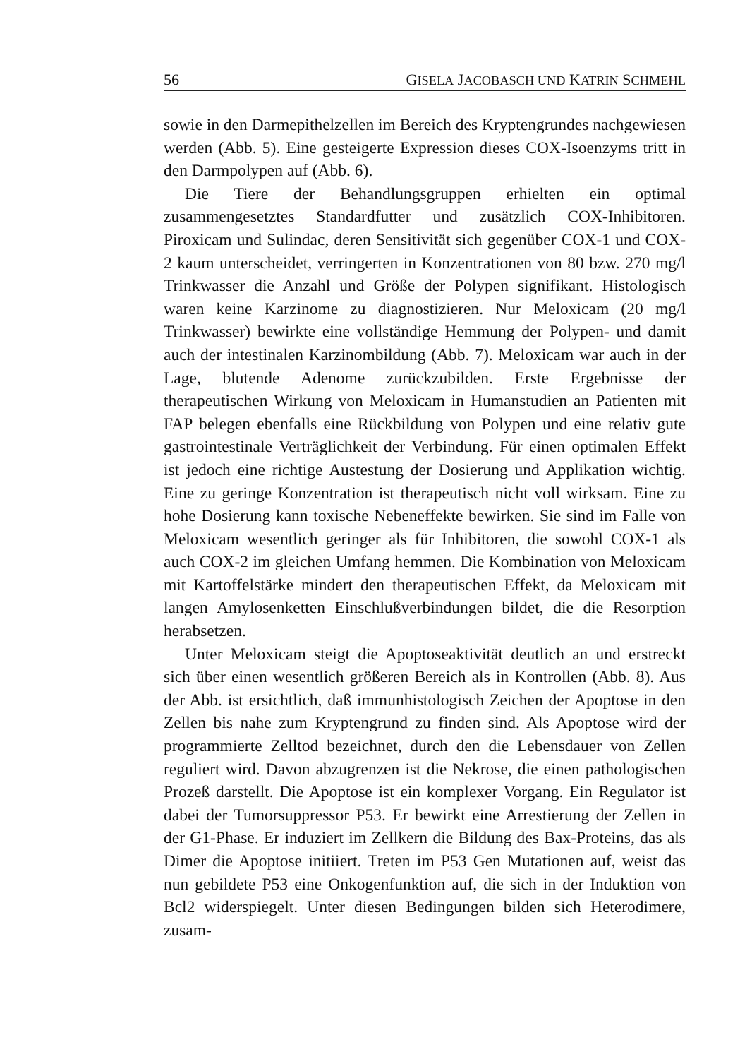56 GISELA JACOBASCH UND KATRIN SCHMEHL
sowie in den Darmepithelzellen im Bereich des Kryptengrundes nachgewiesen werden (Abb. 5). Eine gesteigerte Expression dieses COX-Isoenzyms tritt in den Darmpolypen auf (Abb. 6).
Die Tiere der Behandlungsgruppen erhielten ein optimal zusammengesetztes Standardfutter und zusätzlich COX-Inhibitoren. Piroxicam und Sulindac, deren Sensitivität sich gegenüber COX-1 und COX-2 kaum unterscheidet, verringerten in Konzentrationen von 80 bzw. 270 mg/l Trinkwasser die Anzahl und Größe der Polypen signifikant. Histologisch waren keine Karzinome zu diagnostizieren. Nur Meloxicam (20 mg/l Trinkwasser) bewirkte eine vollständige Hemmung der Polypen- und damit auch der intestinalen Karzinombildung (Abb. 7). Meloxicam war auch in der Lage, blutende Adenome zurückzubilden. Erste Ergebnisse der therapeutischen Wirkung von Meloxicam in Humanstudien an Patienten mit FAP belegen ebenfalls eine Rückbildung von Polypen und eine relativ gute gastrointestinale Verträglichkeit der Verbindung. Für einen optimalen Effekt ist jedoch eine richtige Austestung der Dosierung und Applikation wichtig. Eine zu geringe Konzentration ist therapeutisch nicht voll wirksam. Eine zu hohe Dosierung kann toxische Nebeneffekte bewirken. Sie sind im Falle von Meloxicam wesentlich geringer als für Inhibitoren, die sowohl COX-1 als auch COX-2 im gleichen Umfang hemmen. Die Kombination von Meloxicam mit Kartoffelstärke mindert den therapeutischen Effekt, da Meloxicam mit langen Amylosenketten Einschlußverbindungen bildet, die die Resorption herabsetzen.
Unter Meloxicam steigt die Apoptoseaktivität deutlich an und erstreckt sich über einen wesentlich größeren Bereich als in Kontrollen (Abb. 8). Aus der Abb. ist ersichtlich, daß immunhistologisch Zeichen der Apoptose in den Zellen bis nahe zum Kryptengrund zu finden sind. Als Apoptose wird der programmierte Zelltod bezeichnet, durch den die Lebensdauer von Zellen reguliert wird. Davon abzugrenzen ist die Nekrose, die einen pathologischen Prozeß darstellt. Die Apoptose ist ein komplexer Vorgang. Ein Regulator ist dabei der Tumorsuppressor P53. Er bewirkt eine Arrestierung der Zellen in der G1-Phase. Er induziert im Zellkern die Bildung des Bax-Proteins, das als Dimer die Apoptose initiiert. Treten im P53 Gen Mutationen auf, weist das nun gebildete P53 eine Onkogenfunktion auf, die sich in der Induktion von Bcl2 widerspiegelt. Unter diesen Bedingungen bilden sich Heterodimere, zusam-